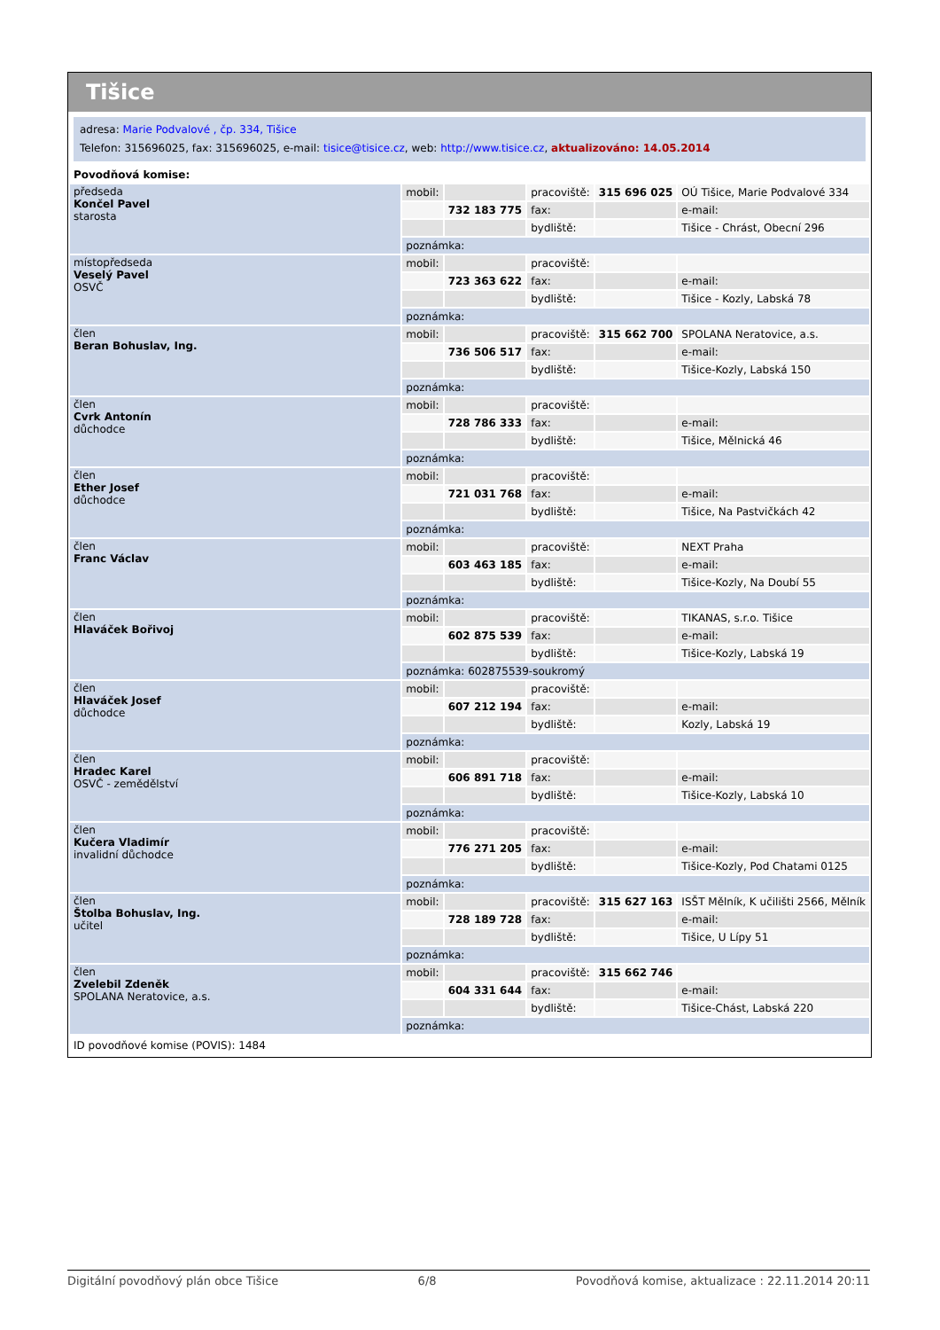Tišice
adresa: Marie Podvalové , čp. 334, Tišice
Telefon: 315696025, fax: 315696025, e-mail: tisice@tisice.cz, web: http://www.tisice.cz, aktualizováno: 14.05.2014
Povodňová komise:
| předseda Končel Pavel starosta | mobil: | | pracoviště: | 315 696 025 | OÚ Tišice, Marie Podvalové 334 |
| | | 732 183 775 | fax: | | e-mail: |
| | | | bydliště: | | Tišice - Chrást, Obecní 296 |
| | poznámka: | | | | |
| místopředseda Veselý Pavel OSVČ | mobil: | | pracoviště: | | |
| | | 723 363 622 | fax: | | e-mail: |
| | | | bydliště: | | Tišice - Kozly, Labská 78 |
| | poznámka: | | | | |
| člen Beran Bohuslav, Ing. | mobil: | | pracoviště: | 315 662 700 | SPOLANA Neratovice, a.s. |
| | | 736 506 517 | fax: | | e-mail: |
| | | | bydliště: | | Tišice-Kozly, Labská 150 |
| | poznámka: | | | | |
| člen Cvrk Antonín důchodce | mobil: | | pracoviště: | | |
| | | 728 786 333 | fax: | | e-mail: |
| | | | bydliště: | | Tišice, Mělnická 46 |
| | poznámka: | | | | |
| člen Ether Josef důchodce | mobil: | | pracoviště: | | |
| | | 721 031 768 | fax: | | e-mail: |
| | | | bydliště: | | Tišice, Na Pastvičkách 42 |
| | poznámka: | | | | |
| člen Franc Václav | mobil: | | pracoviště: | | NEXT Praha |
| | | 603 463 185 | fax: | | e-mail: |
| | | | bydliště: | | Tišice-Kozly, Na Doubí 55 |
| | poznámka: | | | | |
| člen Hlaváček Bořivoj | mobil: | | pracoviště: | | TIKANAS, s.r.o. Tišice |
| | | 602 875 539 | fax: | | e-mail: |
| | | | bydliště: | | Tišice-Kozly, Labská 19 |
| | poznámka: 602875539-soukromý | | | | |
| člen Hlaváček Josef důchodce | mobil: | | pracoviště: | | |
| | | 607 212 194 | fax: | | e-mail: |
| | | | bydliště: | | Kozly, Labská 19 |
| | poznámka: | | | | |
| člen Hradec Karel OSVČ - zemědělství | mobil: | | pracoviště: | | |
| | | 606 891 718 | fax: | | e-mail: |
| | | | bydliště: | | Tišice-Kozly, Labská 10 |
| | poznámka: | | | | |
| člen Kučera Vladimír invalidní důchodce | mobil: | | pracoviště: | | |
| | | 776 271 205 | fax: | | e-mail: |
| | | | bydliště: | | Tišice-Kozly, Pod Chatami 0125 |
| | poznámka: | | | | |
| člen Štolba Bohuslav, Ing. učitel | mobil: | | pracoviště: | 315 627 163 | ISŠT Mělník, K učilišti 2566, Mělník |
| | | 728 189 728 | fax: | | e-mail: |
| | | | bydliště: | | Tišice, U Lípy 51 |
| | poznámka: | | | | |
| člen Zvelebil Zdeněk SPOLANA Neratovice, a.s. | mobil: | | pracoviště: | 315 662 746 | |
| | | 604 331 644 | fax: | | e-mail: |
| | | | bydliště: | | Tišice-Chást, Labská 220 |
| | poznámka: | | | | |
ID povodňové komise (POVIS): 1484
Digitální povodňový plán obce Tišice 6/8 Povodňová komise, aktualizace : 22.11.2014 20:11